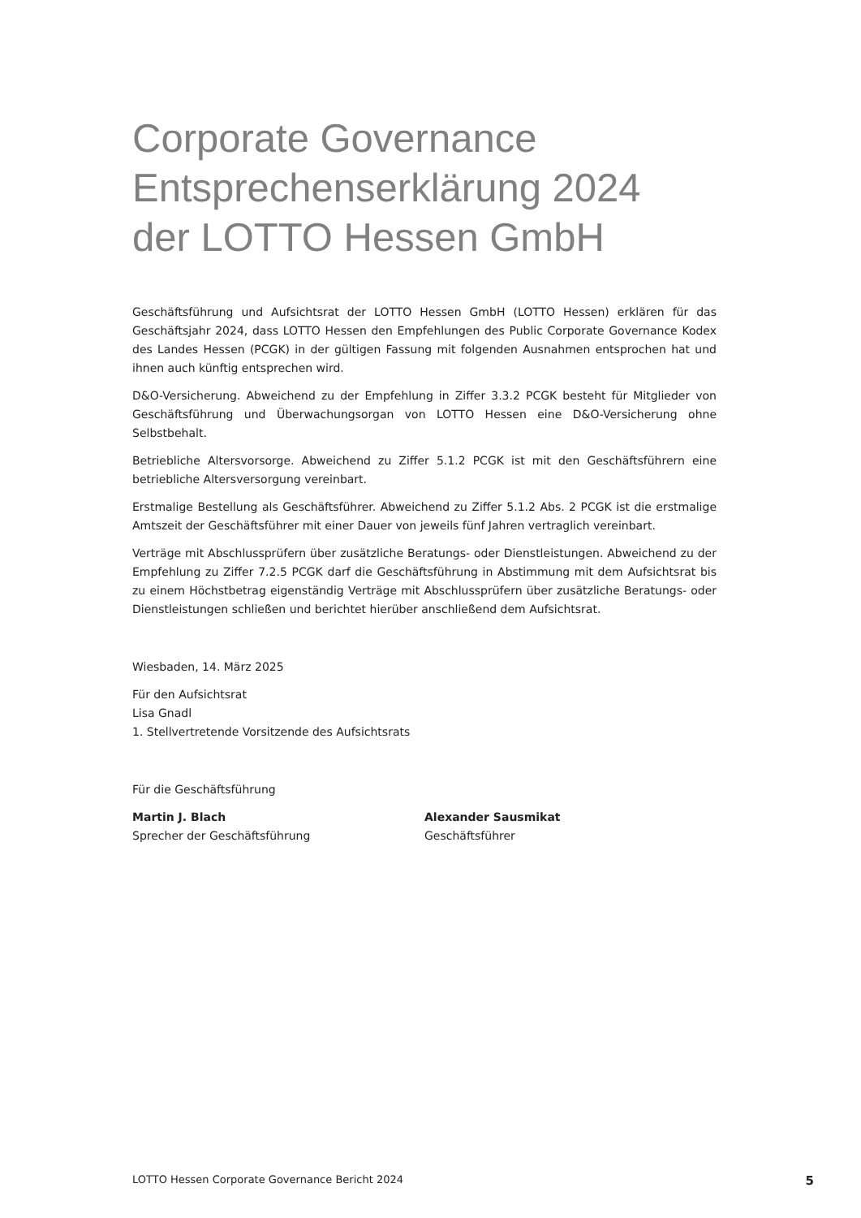Corporate Governance
Entsprechenserklärung 2024
der LOTTO Hessen GmbH
Geschäftsführung und Aufsichtsrat der LOTTO Hessen GmbH (LOTTO Hessen) erklären für das Geschäftsjahr 2024, dass LOTTO Hessen den Empfehlungen des Public Corporate Governance Kodex des Landes Hessen (PCGK) in der gültigen Fassung mit folgenden Ausnahmen entsprochen hat und ihnen auch künftig entsprechen wird.
D&O-Versicherung. Abweichend zu der Empfehlung in Ziffer 3.3.2 PCGK besteht für Mitglieder von Geschäftsführung und Überwachungsorgan von LOTTO Hessen eine D&O-Versicherung ohne Selbstbehalt.
Betriebliche Altersvorsorge. Abweichend zu Ziffer 5.1.2 PCGK ist mit den Geschäftsführern eine betriebliche Altersversorgung vereinbart.
Erstmalige Bestellung als Geschäftsführer. Abweichend zu Ziffer 5.1.2 Abs. 2 PCGK ist die erstmalige Amtszeit der Geschäftsführer mit einer Dauer von jeweils fünf Jahren vertraglich vereinbart.
Verträge mit Abschlussprüfern über zusätzliche Beratungs- oder Dienstleistungen. Abweichend zu der Empfehlung zu Ziffer 7.2.5 PCGK darf die Geschäftsführung in Abstimmung mit dem Aufsichtsrat bis zu einem Höchstbetrag eigenständig Verträge mit Abschlussprüfern über zusätzliche Beratungs- oder Dienstleistungen schließen und berichtet hierüber anschließend dem Aufsichtsrat.
Wiesbaden, 14. März 2025
Für den Aufsichtsrat
Lisa Gnadl
1. Stellvertretende Vorsitzende des Aufsichtsrats
Für die Geschäftsführung
Martin J. Blach
Sprecher der Geschäftsführung
Alexander Sausmikat
Geschäftsführer
LOTTO Hessen Corporate Governance Bericht 2024 5